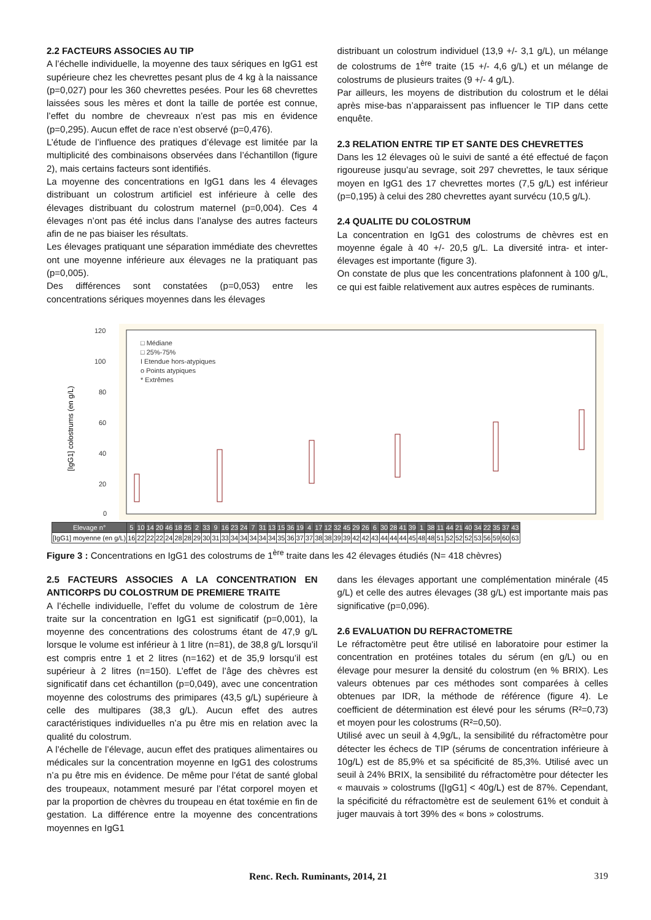2.2 FACTEURS ASSOCIES AU TIP
A l’échelle individuelle, la moyenne des taux sériques en IgG1 est supérieure chez les chevrettes pesant plus de 4 kg à la naissance (p=0,027) pour les 360 chevrettes pesées. Pour les 68 chevrettes laissées sous les mères et dont la taille de portée est connue, l’effet du nombre de chevreaux n’est pas mis en évidence (p=0,295). Aucun effet de race n’est observé (p=0,476).
L’étude de l’influence des pratiques d’élevage est limitée par la multiplicité des combinaisons observées dans l’échantillon (figure 2), mais certains facteurs sont identifiés.
La moyenne des concentrations en IgG1 dans les 4 élevages distribuant un colostrum artificiel est inférieure à celle des élevages distribuant du colostrum maternel (p=0,004). Ces 4 élevages n’ont pas été inclus dans l’analyse des autres facteurs afin de ne pas biaiser les résultats.
Les élevages pratiquant une séparation immédiate des chevrettes ont une moyenne inférieure aux élevages ne la pratiquant pas (p=0,005).
Des différences sont constatées (p=0,053) entre les concentrations sériques moyennes dans les élevages
distribuant un colostrum individuel (13,9 +/- 3,1 g/L), un mélange de colostrums de 1<sup>ère</sup> traite (15 +/- 4,6 g/L) et un mélange de colostrums de plusieurs traites (9 +/- 4 g/L).
Par ailleurs, les moyens de distribution du colostrum et le délai après mise-bas n’apparaissent pas influencer le TIP dans cette enquête.
2.3 RELATION ENTRE TIP ET SANTE DES CHEVRETTES
Dans les 12 élevages où le suivi de santé a été effectué de façon rigoureuse jusqu’au sevrage, soit 297 chevrettes, le taux sérique moyen en IgG1 des 17 chevrettes mortes (7,5 g/L) est inférieur (p=0,195) à celui des 280 chevrettes ayant survécu (10,5 g/L).
2.4 QUALITE DU COLOSTRUM
La concentration en IgG1 des colostrums de chèvres est en moyenne égale à 40 +/- 20,5 g/L. La diversité intra- et inter-élevages est importante (figure 3).
On constate de plus que les concentrations plafonnent à 100 g/L, ce qui est faible relativement aux autres espèces de ruminants.
120
100
80
60
40
20
0
[IgG1] colostrums (en g/L)
□ Médiane
□ 25%-75%
I Etendue hors-atypiques
o Points atypiques
* Extrêmes
| Elevage n° | 5 | 10 | 14 | 20 | 46 | 18 | 25 | 2 | 33 | 9 | 16 | 23 | 24 | 7 | 31 | 13 | 15 | 36 | 19 | 4 | 17 | 12 | 32 | 45 | 29 | 26 | 6 | 30 | 28 | 41 | 39 | 1 | 38 | 11 | 44 | 21 | 40 | 34 | 22 | 35 | 37 | 43 |
| --- | --- | --- | --- | --- | --- | --- | --- | --- | --- | --- | --- | --- | --- | --- | --- | --- | --- | --- | --- | --- | --- | --- | --- | --- | --- | --- | --- | --- | --- | --- | --- | --- | --- | --- | --- | --- | --- | --- | --- | --- | --- | --- |
| [IgG1] moyenne (en g/L) | 16 | 22 | 22 | 22 | 24 | 28 | 28 | 29 | 30 | 31 | 33 | 34 | 34 | 34 | 34 | 34 | 35 | 36 | 37 | 37 | 38 | 38 | 39 | 39 | 42 | 42 | 43 | 44 | 44 | 44 | 45 | 48 | 48 | 51 | 52 | 52 | 52 | 53 | 56 | 59 | 60 | 63 |
Figure 3 : Concentrations en IgG1 des colostrums de 1<sup>ère</sup> traite dans les 42 élevages étudiés (N= 418 chèvres)
2.5 FACTEURS ASSOCIES A LA CONCENTRATION EN ANTICORPS DU COLOSTRUM DE PREMIERE TRAITE
A l’échelle individuelle, l’effet du volume de colostrum de 1ère traite sur la concentration en IgG1 est significatif (p=0,001), la moyenne des concentrations des colostrums étant de 47,9 g/L lorsque le volume est inférieur à 1 litre (n=81), de 38,8 g/L lorsqu’il est compris entre 1 et 2 litres (n=162) et de 35,9 lorsqu’il est supérieur à 2 litres (n=150). L’effet de l’âge des chèvres est significatif dans cet échantillon (p=0,049), avec une concentration moyenne des colostrums des primipares (43,5 g/L) supérieure à celle des multipares (38,3 g/L). Aucun effet des autres caractéristiques individuelles n’a pu être mis en relation avec la qualité du colostrum.
A l’échelle de l’élevage, aucun effet des pratiques alimentaires ou médicales sur la concentration moyenne en IgG1 des colostrums n’a pu être mis en évidence. De même pour l’état de santé global des troupeaux, notamment mesuré par l’état corporel moyen et par la proportion de chèvres du troupeau en état toxémie en fin de gestation. La différence entre la moyenne des concentrations moyennes en IgG1
dans les élevages apportant une complémentation minérale (45 g/L) et celle des autres élevages (38 g/L) est importante mais pas significative (p=0,096).
2.6 EVALUATION DU REFRACTOMETRE
Le réfractomètre peut être utilisé en laboratoire pour estimer la concentration en protéines totales du sérum (en g/L) ou en élevage pour mesurer la densité du colostrum (en % BRIX). Les valeurs obtenues par ces méthodes sont comparées à celles obtenues par IDR, la méthode de référence (figure 4). Le coefficient de détermination est élevé pour les sérums (R²=0,73) et moyen pour les colostrums (R²=0,50).
Utilisé avec un seuil à 4,9g/L, la sensibilité du réfractomètre pour détecter les échecs de TIP (sérums de concentration inférieure à 10g/L) est de 85,9% et sa spécificité de 85,3%. Utilisé avec un seuil à 24% BRIX, la sensibilité du réfractomètre pour détecter les « mauvais » colostrums ([IgG1] < 40g/L) est de 87%. Cependant, la spécificité du réfractomètre est de seulement 61% et conduit à juger mauvais à tort 39% des « bons » colostrums.
Renc. Rech. Ruminants, 2014, 21 319